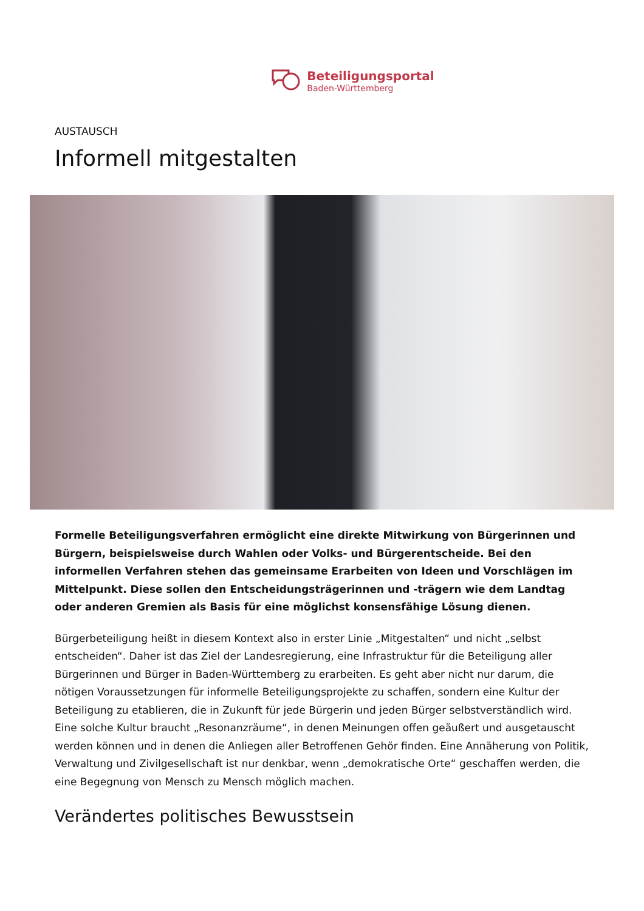Beteiligungsportal
Baden-Württemberg
AUSTAUSCH
Informell mitgestalten
Formelle Beteiligungsverfahren ermöglicht eine direkte Mitwirkung von Bürgerinnen und Bürgern, beispielsweise durch Wahlen oder Volks- und Bürgerentscheide. Bei den informellen Verfahren stehen das gemeinsame Erarbeiten von Ideen und Vorschlägen im Mittelpunkt. Diese sollen den Entscheidungsträgerinnen und -trägern wie dem Landtag oder anderen Gremien als Basis für eine möglichst konsensfähige Lösung dienen.
Bürgerbeteiligung heißt in diesem Kontext also in erster Linie „Mitgestalten“ und nicht „selbst entscheiden“. Daher ist das Ziel der Landesregierung, eine Infrastruktur für die Beteiligung aller Bürgerinnen und Bürger in Baden-Württemberg zu erarbeiten. Es geht aber nicht nur darum, die nötigen Voraussetzungen für informelle Beteiligungsprojekte zu schaffen, sondern eine Kultur der Beteiligung zu etablieren, die in Zukunft für jede Bürgerin und jeden Bürger selbstverständlich wird. Eine solche Kultur braucht „Resonanzräume“, in denen Meinungen offen geäußert und ausgetauscht werden können und in denen die Anliegen aller Betroffenen Gehör finden. Eine Annäherung von Politik, Verwaltung und Zivilgesellschaft ist nur denkbar, wenn „demokratische Orte“ geschaffen werden, die eine Begegnung von Mensch zu Mensch möglich machen.
Verändertes politisches Bewusstsein